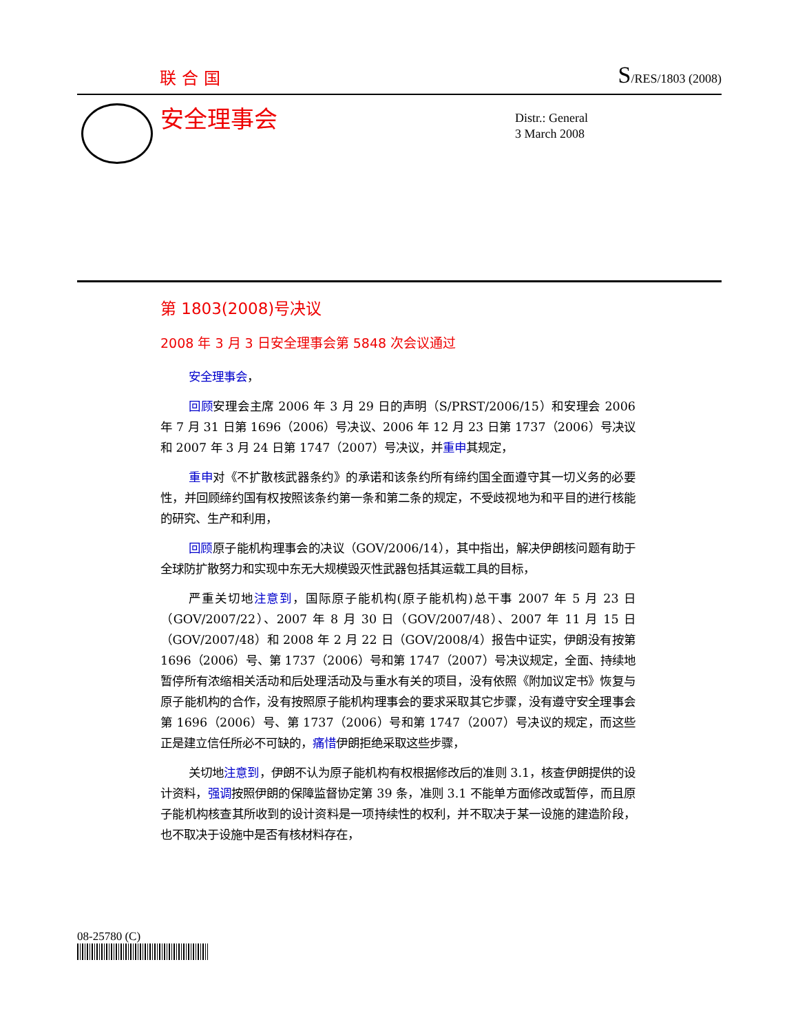联合国 S/RES/1803 (2008)
安全理事会
Distr.: General
3 March 2008
第 1803(2008)号决议
2008 年 3 月 3 日安全理事会第 5848 次会议通过
安全理事会，
回顾安理会主席 2006 年 3 月 29 日的声明（S/PRST/2006/15）和安理会 2006 年 7 月 31 日第 1696（2006）号决议、2006 年 12 月 23 日第 1737（2006）号决议和 2007 年 3 月 24 日第 1747（2007）号决议，并重申其规定，
重申对《不扩散核武器条约》的承诺和该条约所有缔约国全面遵守其一切义务的必要性，并回顾缔约国有权按照该条约第一条和第二条的规定，不受歧视地为和平目的进行核能的研究、生产和利用，
回顾原子能机构理事会的决议（GOV/2006/14），其中指出，解决伊朗核问题有助于全球防扩散努力和实现中东无大规模毁灭性武器包括其运载工具的目标，
严重关切地注意到，国际原子能机构(原子能机构)总干事 2007 年 5 月 23 日（GOV/2007/22）、2007 年 8 月 30 日（GOV/2007/48）、2007 年 11 月 15 日（GOV/2007/48）和 2008 年 2 月 22 日（GOV/2008/4）报告中证实，伊朗没有按第 1696（2006）号、第 1737（2006）号和第 1747（2007）号决议规定，全面、持续地暂停所有浓缩相关活动和后处理活动及与重水有关的项目，没有依照《附加议定书》恢复与原子能机构的合作，没有按照原子能机构理事会的要求采取其它步骤，没有遵守安全理事会第 1696（2006）号、第 1737（2006）号和第 1747（2007）号决议的规定，而这些正是建立信任所必不可缺的，痛惜伊朗拒绝采取这些步骤，
关切地注意到，伊朗不认为原子能机构有权根据修改后的准则 3.1，核查伊朗提供的设计资料，强调按照伊朗的保障监督协定第 39 条，准则 3.1 不能单方面修改或暂停，而且原子能机构核查其所收到的设计资料是一项持续性的权利，并不取决于某一设施的建造阶段，也不取决于设施中是否有核材料存在，
08-25780 (C)